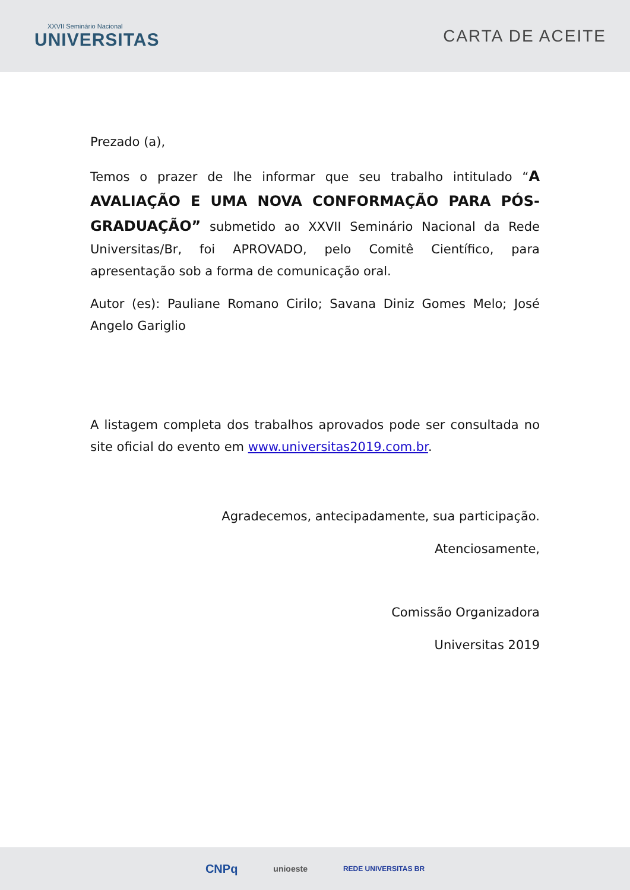XXVII Seminário Nacional
UNIVERSITAS
CARTA DE ACEITE
Prezado (a),
Temos o prazer de lhe informar que seu trabalho intitulado “A AVALIAÇÃO E UMA NOVA CONFORMAÇÃO PARA PÓS-GRADUAÇÃO” submetido ao XXVII Seminário Nacional da Rede Universitas/Br, foi APROVADO, pelo Comitê Científico, para apresentação sob a forma de comunicação oral.
Autor (es): Pauliane Romano Cirilo; Savana Diniz Gomes Melo; José Angelo Gariglio
A listagem completa dos trabalhos aprovados pode ser consultada no site oficial do evento em www.universitas2019.com.br.
Agradecemos, antecipadamente, sua participação.
Atenciosamente,
Comissão Organizadora
Universitas 2019
CNPq unioeste REDE UNIVERSITAS BR